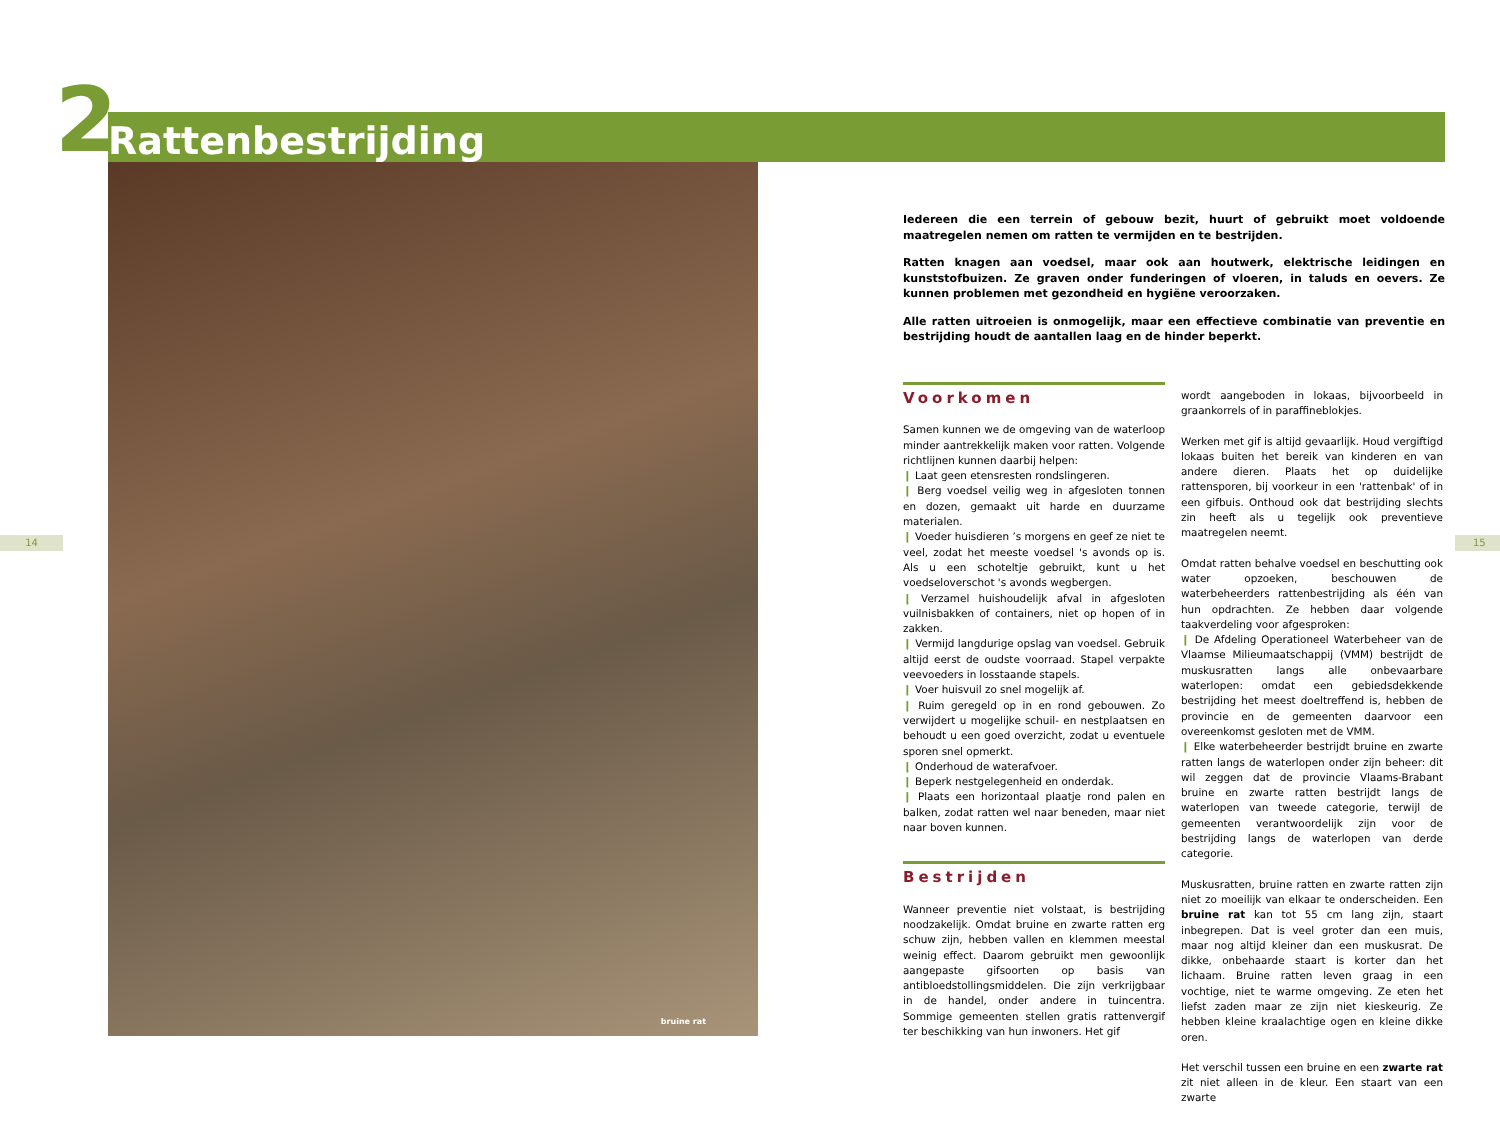2
Rattenbestrijding
bruine rat
14 15
Iedereen die een terrein of gebouw bezit, huurt of gebruikt moet voldoende maatregelen nemen om ratten te vermijden en te bestrijden.
Ratten knagen aan voedsel, maar ook aan houtwerk, elektrische leidingen en kunststofbuizen. Ze graven onder funderingen of vloeren, in taluds en oevers. Ze kunnen problemen met gezondheid en hygiëne veroorzaken.
Alle ratten uitroeien is onmogelijk, maar een effectieve combinatie van preventie en bestrijding houdt de aantallen laag en de hinder beperkt.
Voorkomen
Samen kunnen we de omgeving van de waterloop minder aantrekkelijk maken voor ratten. Volgende richtlijnen kunnen daarbij helpen:
❙ Laat geen etensresten rondslingeren.
❙ Berg voedsel veilig weg in afgesloten tonnen en dozen, gemaakt uit harde en duurzame materialen.
❙ Voeder huisdieren ’s morgens en geef ze niet te veel, zodat het meeste voedsel 's avonds op is. Als u een schoteltje gebruikt, kunt u het voedseloverschot 's avonds wegbergen.
❙ Verzamel huishoudelijk afval in afgesloten vuilnisbakken of containers, niet op hopen of in zakken.
❙ Vermijd langdurige opslag van voedsel. Gebruik altijd eerst de oudste voorraad. Stapel verpakte veevoeders in losstaande stapels.
❙ Voer huisvuil zo snel mogelijk af.
❙ Ruim geregeld op in en rond gebouwen. Zo verwijdert u mogelijke schuil- en nestplaatsen en behoudt u een goed overzicht, zodat u eventuele sporen snel opmerkt.
❙ Onderhoud de waterafvoer.
❙ Beperk nestgelegenheid en onderdak.
❙ Plaats een horizontaal plaatje rond palen en balken, zodat ratten wel naar beneden, maar niet naar boven kunnen.
Bestrijden
Wanneer preventie niet volstaat, is bestrijding noodzakelijk. Omdat bruine en zwarte ratten erg schuw zijn, hebben vallen en klemmen meestal weinig effect. Daarom gebruikt men gewoonlijk aangepaste gifsoorten op basis van antibloedstollingsmiddelen. Die zijn verkrijgbaar in de handel, onder andere in tuincentra. Sommige gemeenten stellen gratis rattenvergif ter beschikking van hun inwoners. Het gif
wordt aangeboden in lokaas, bijvoorbeeld in graankorrels of in paraffineblokjes.
Werken met gif is altijd gevaarlijk. Houd vergiftigd lokaas buiten het bereik van kinderen en van andere dieren. Plaats het op duidelijke rattensporen, bij voorkeur in een 'rattenbak' of in een gifbuis. Onthoud ook dat bestrijding slechts zin heeft als u tegelijk ook preventieve maatregelen neemt.
Omdat ratten behalve voedsel en beschutting ook water opzoeken, beschouwen de waterbeheerders rattenbestrijding als één van hun opdrachten. Ze hebben daar volgende taakverdeling voor afgesproken:
❙ De Afdeling Operationeel Waterbeheer van de Vlaamse Milieumaatschappij (VMM) bestrijdt de muskusratten langs alle onbevaarbare waterlopen: omdat een gebiedsdekkende bestrijding het meest doeltreffend is, hebben de provincie en de gemeenten daarvoor een overeenkomst gesloten met de VMM.
❙ Elke waterbeheerder bestrijdt bruine en zwarte ratten langs de waterlopen onder zijn beheer: dit wil zeggen dat de provincie Vlaams-Brabant bruine en zwarte ratten bestrijdt langs de waterlopen van tweede categorie, terwijl de gemeenten verantwoordelijk zijn voor de bestrijding langs de waterlopen van derde categorie.
Muskusratten, bruine ratten en zwarte ratten zijn niet zo moeilijk van elkaar te onderscheiden. Een bruine rat kan tot 55 cm lang zijn, staart inbegrepen. Dat is veel groter dan een muis, maar nog altijd kleiner dan een muskusrat. De dikke, onbehaarde staart is korter dan het lichaam. Bruine ratten leven graag in een vochtige, niet te warme omgeving. Ze eten het liefst zaden maar ze zijn niet kieskeurig. Ze hebben kleine kraalachtige ogen en kleine dikke oren.
Het verschil tussen een bruine en een zwarte rat zit niet alleen in de kleur. Een staart van een zwarte